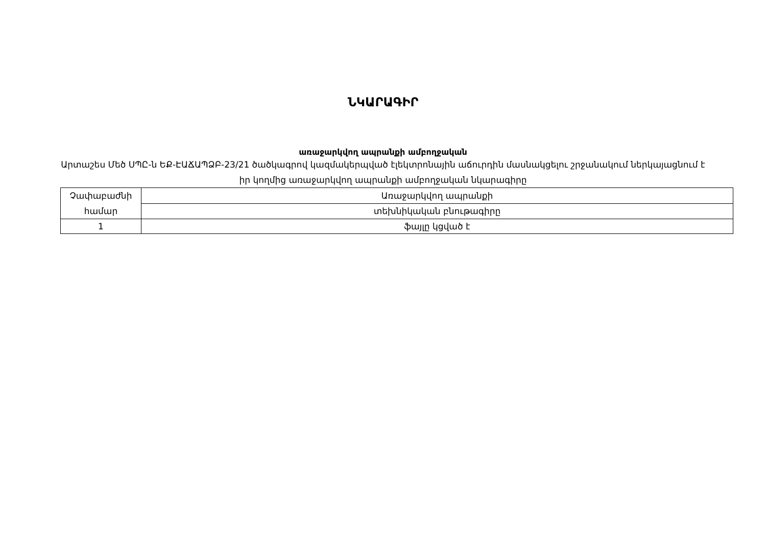ՆԿԱՐԱԳԻՐ
առաջարկվող ապրանքի ամբողջական
Արտաշես Մեծ ՍՊԸ-ն ԵՔ-ԷԱՃԱՊՁԲ-23/21 ծածկագրով կազմակերպված էլեկտրոնային աճուրդին մասնակցելու շրջանակում ներկայացնում է իր կողմից առաջարկվող ապրանքի ամբողջական նկարագիրը
| Չափաբաժնի համար | Առաջարկվող ապրանքի |
| | տեխնիկական բնութագիրը |
| 1 | ֆայլը կցված է |